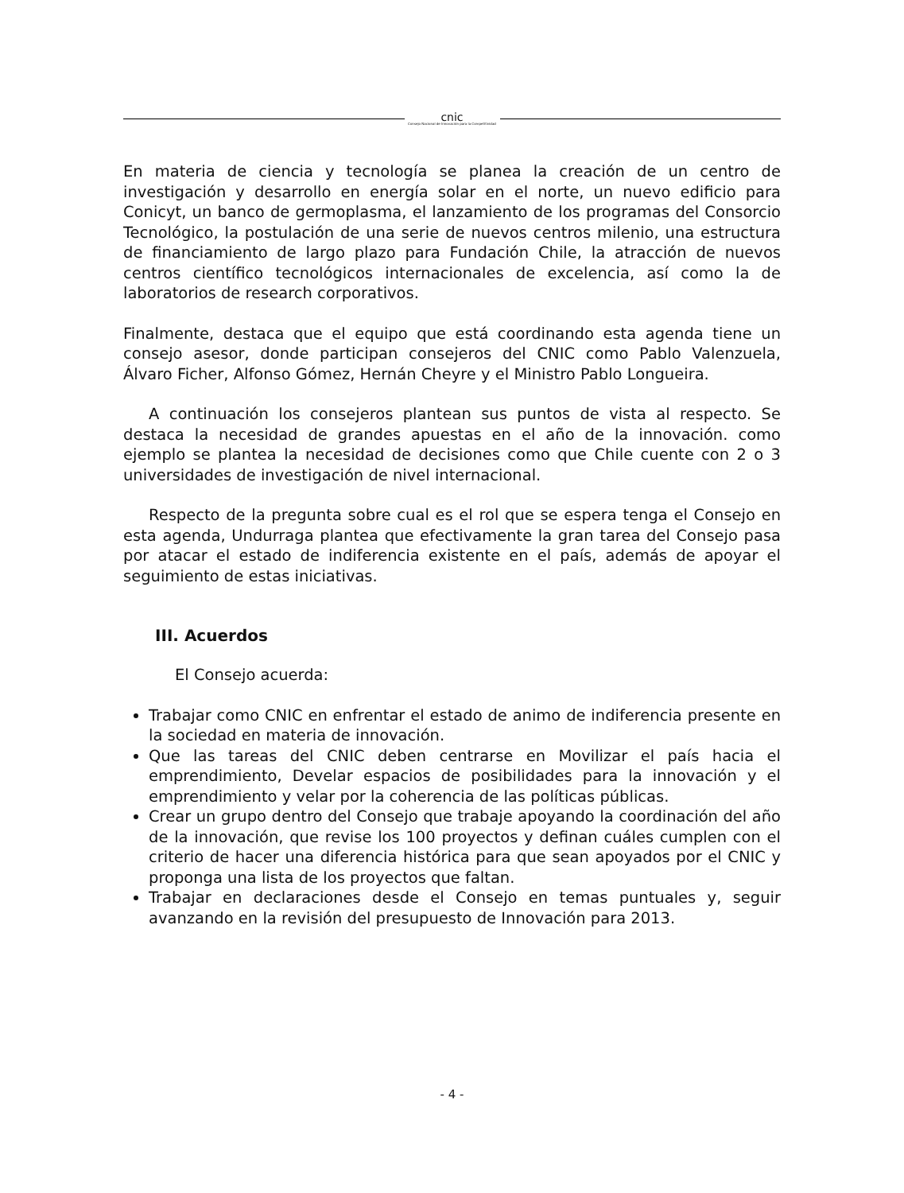cnic
Consejo Nacional de Innovación para la Competitividad
En materia de ciencia y tecnología se planea la creación de un centro de investigación y desarrollo en energía solar en el norte, un nuevo edificio para Conicyt, un banco de germoplasma, el lanzamiento de los programas del Consorcio Tecnológico, la postulación de una serie de nuevos centros milenio, una estructura de financiamiento de largo plazo para Fundación Chile, la atracción de nuevos centros científico tecnológicos internacionales de excelencia, así como la de laboratorios de research corporativos.
Finalmente, destaca que el equipo que está coordinando esta agenda tiene un consejo asesor, donde participan consejeros del CNIC como Pablo Valenzuela, Álvaro Ficher, Alfonso Gómez, Hernán Cheyre y el Ministro Pablo Longueira.
A continuación los consejeros plantean sus puntos de vista al respecto. Se destaca la necesidad de grandes apuestas en el año de la innovación. como ejemplo se plantea la necesidad de decisiones como que Chile cuente con 2 o 3 universidades de investigación de nivel internacional.
Respecto de la pregunta sobre cual es el rol que se espera tenga el Consejo en esta agenda, Undurraga plantea que efectivamente la gran tarea del Consejo pasa por atacar el estado de indiferencia existente en el país, además de apoyar el seguimiento de estas iniciativas.
III. Acuerdos
El Consejo acuerda:
Trabajar como CNIC en enfrentar el estado de animo de indiferencia presente en la sociedad en materia de innovación.
Que las tareas del CNIC deben centrarse en Movilizar el país hacia el emprendimiento, Develar espacios de posibilidades para la innovación y el emprendimiento y velar por la coherencia de las políticas públicas.
Crear un grupo dentro del Consejo que trabaje apoyando la coordinación del año de la innovación, que revise los 100 proyectos y definan cuáles cumplen con el criterio de hacer una diferencia histórica para que sean apoyados por el CNIC y proponga una lista de los proyectos que faltan.
Trabajar en declaraciones desde el Consejo en temas puntuales y, seguir avanzando en la revisión del presupuesto de Innovación para 2013.
- 4 -